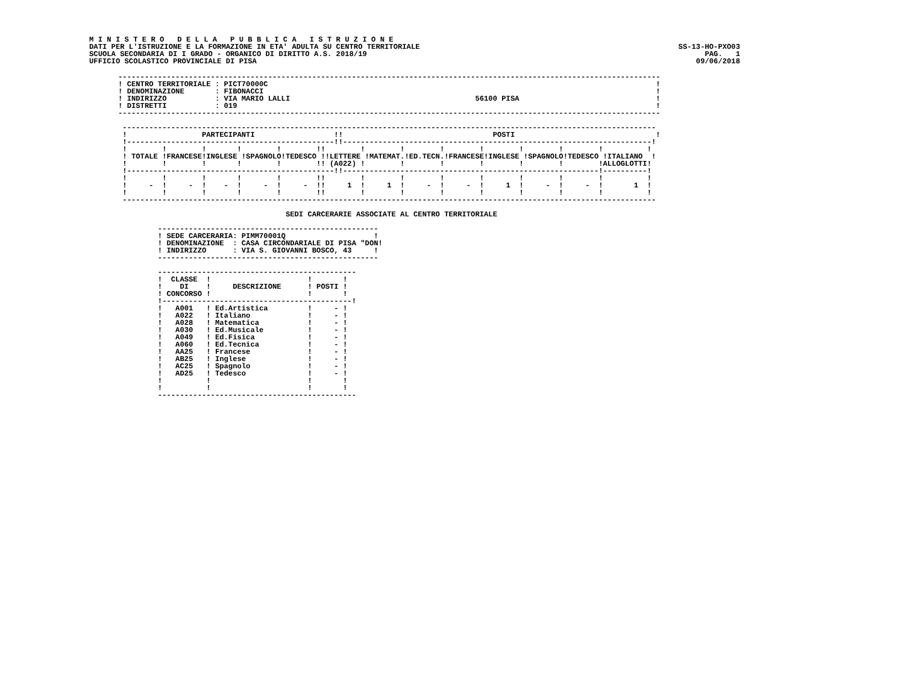M I N I S T E R O   D E L L A   P U B B L I C A   I S T R U Z I O N E
DATI PER L'ISTRUZIONE E LA FORMAZIONE IN ETA' ADULTA SU CENTRO TERRITORIALE
SCUOLA SECONDARIA DI I GRADO - ORGANICO DI DIRITTO A.S. 2018/19
UFFICIO SCOLASTICO PROVINCIALE DI PISA
SS-13-HO-PXO03
PAG.   1
09/06/2018
---------------------------------------------------------------------------------------------------------------------------
! CENTRO TERRITORIALE : PICT70000C                                                                                        !
! DENOMINAZIONE       : FIBONACCI                                                                                         !
! INDIRIZZO           : VIA MARIO LALLI                                          56100 PISA                               !
! DISTRETTI           : 019                                                                                               !
---------------------------------------------------------------------------------------------------------------------------

 -------------------------------------------------------------------------------------------------------------------------
 !                 PARTECIPANTI                  !!                                  POSTI                                !
 !-----------------------------------------------!!----------------------------------------------------------------------!
 !        !        !       !        !        !!        !        !        !        !        !        !        !          !
 ! TOTALE !FRANCESE!INGLESE !SPAGNOLO!TEDESCO !!LETTERE !MATEMAT.!ED.TECN.!FRANCESE!INGLESE !SPAGNOLO!TEDESCO !ITALIANO  !
 !        !        !       !        !        !! (A022) !        !        !        !        !        !        !ALLOGLOTTI!
 !-----------------------------------------------!!----------------------------------------------------------!----------!
 !        !        !       !        !        !!        !        !        !        !        !        !        !          !
 !     -  !     -  !    -  !     -  !     -  !!     1  !     1  !     -  !     -  !     1  !     -  !     -  !       1  !
 !        !        !       !        !        !!        !        !        !        !        !        !        !          !
 -------------------------------------------------------------------------------------------------------------------------

                                      SEDI CARCERARIE ASSOCIATE AL CENTRO TERRITORIALE

         --------------------------------------------------
         ! SEDE CARCERARIA: PIMM70001Q                    !
         ! DENOMINAZIONE  : CASA CIRCONDARIALE DI PISA "DON!
         ! INDIRIZZO      : VIA S. GIOVANNI BOSCO, 43     !
         --------------------------------------------------

         ---------------------------------------------
         !  CLASSE  !                      !       !
         !    DI    !     DESCRIZIONE      ! POSTI !
         ! CONCORSO !                      !       !
         !-------------------------------------------!
         !   A001   ! Ed.Artistica         !     - !
         !   A022   ! Italiano             !     - !
         !   A028   ! Matematica           !     - !
         !   A030   ! Ed.Musicale          !     - !
         !   A049   ! Ed.Fisica            !     - !
         !   A060   ! Ed.Tecnica           !     - !
         !   AA25   ! Francese             !     - !
         !   AB25   ! Inglese              !     - !
         !   AC25   ! Spagnolo             !     - !
         !   AD25   ! Tedesco              !     - !
         !          !                      !       !
         !          !                      !       !
         ---------------------------------------------